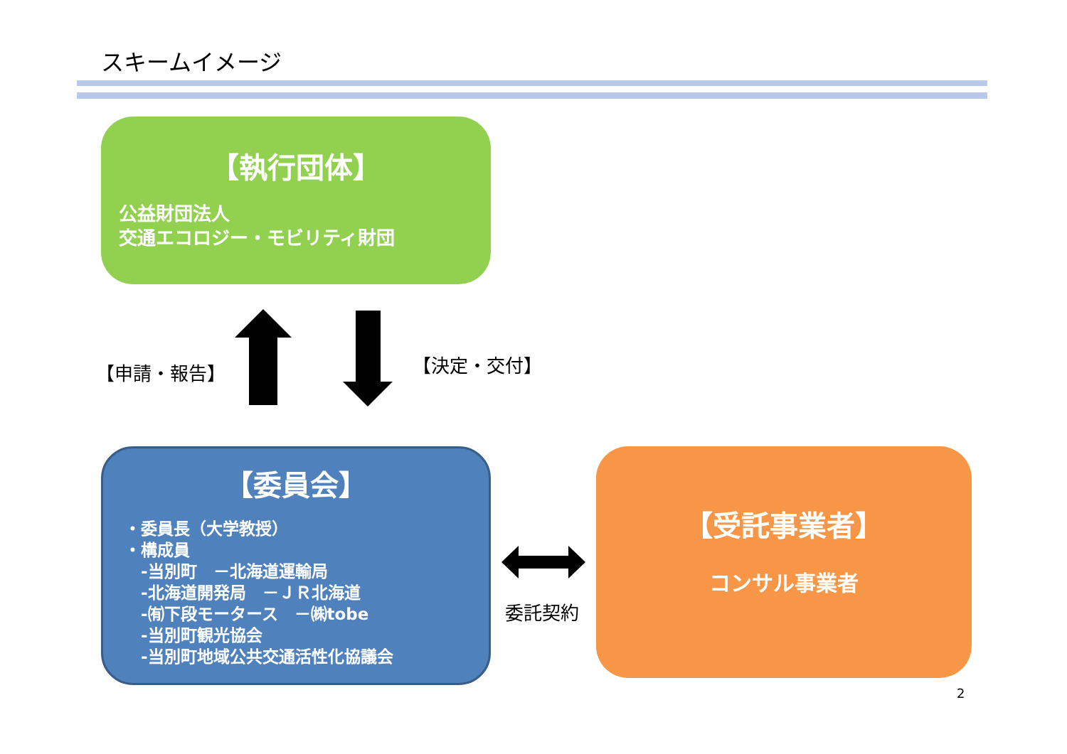スキームイメージ
【執行団体】
公益財団法人
交通エコロジー・モビリティ財団
【申請・報告】 【決定・交付】
【委員会】
・委員長（大学教授）
・構成員
　-当別町　－北海道運輸局
　-北海道開発局　－ＪＲ北海道
　-㈲下段モータース　－㈱tobe
　-当別町観光協会
　-当別町地域公共交通活性化協議会
委託契約
【受託事業者】
コンサル事業者
2